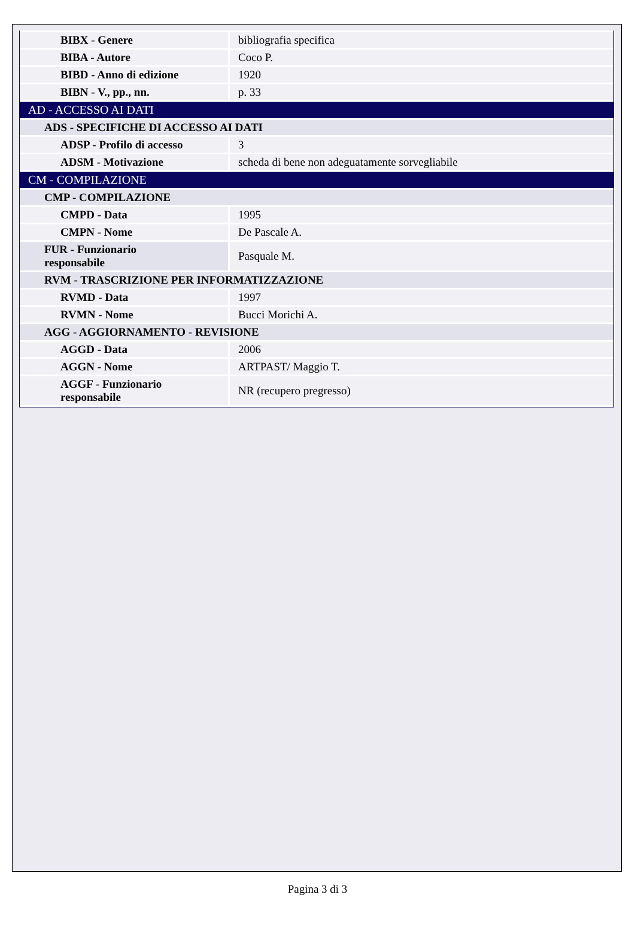| BIBX - Genere | bibliografia specifica |
| BIBA - Autore | Coco P. |
| BIBD - Anno di edizione | 1920 |
| BIBN - V., pp., nn. | p. 33 |
| AD - ACCESSO AI DATI | |
| ADS - SPECIFICHE DI ACCESSO AI DATI | |
| ADSP - Profilo di accesso | 3 |
| ADSM - Motivazione | scheda di bene non adeguatamente sorvegliabile |
| CM - COMPILAZIONE | |
| CMP - COMPILAZIONE | |
| CMPD - Data | 1995 |
| CMPN - Nome | De Pascale A. |
| FUR - Funzionario responsabile | Pasquale M. |
| RVM - TRASCRIZIONE PER INFORMATIZZAZIONE | |
| RVMD - Data | 1997 |
| RVMN - Nome | Bucci Morichi A. |
| AGG - AGGIORNAMENTO - REVISIONE | |
| AGGD - Data | 2006 |
| AGGN - Nome | ARTPAST/ Maggio T. |
| AGGF - Funzionario responsabile | NR (recupero pregresso) |
Pagina 3 di 3